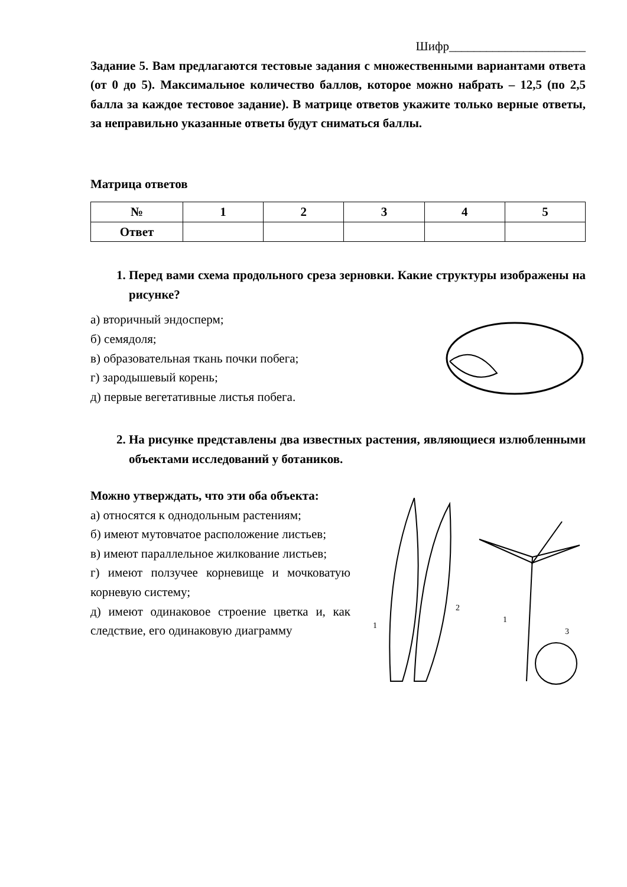Шифр______________________
Задание 5. Вам предлагаются тестовые задания с множественными вариантами ответа (от 0 до 5). Максимальное количество баллов, которое можно набрать – 12,5 (по 2,5 балла за каждое тестовое задание). В матрице ответов укажите только верные ответы, за неправильно указанные ответы будут сниматься баллы.
Матрица ответов
| № | 1 | 2 | 3 | 4 | 5 |
| --- | --- | --- | --- | --- | --- |
| Ответ | | | | | |
1. Перед вами схема продольного среза зерновки. Какие структуры изображены на рисунке?
а) вторичный эндосперм;
б) семядоля;
в) образовательная ткань почки побега;
г) зародышевый корень;
д) первые вегетативные листья побега.
2. На рисунке представлены два известных растения, являющиеся излюбленными объектами исследований у ботаников.
Можно утверждать, что эти оба объекта:
а) относятся к однодольным растениям;
б) имеют мутовчатое расположение листьев;
в) имеют параллельное жилкование листьев;
г) имеют ползучее корневище и мочковатую корневую систему;
д) имеют одинаковое строение цветка и, как следствие, его одинаковую диаграмму
2
1
3
1